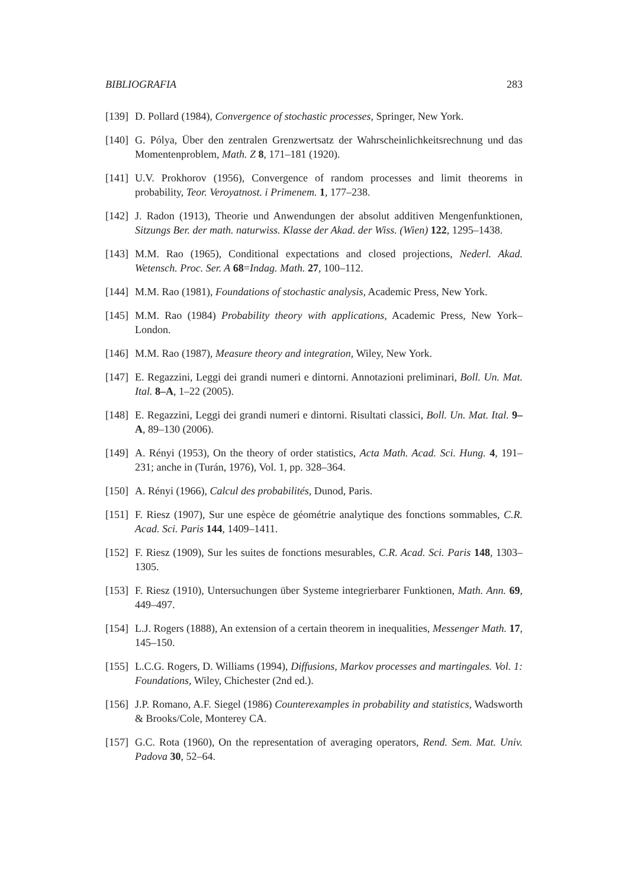BIBLIOGRAFIA 283
[139] D. Pollard (1984), Convergence of stochastic processes, Springer, New York.
[140] G. Pólya, Über den zentralen Grenzwertsatz der Wahrscheinlichkeitsrechnung und das Momentenproblem, Math. Z 8, 171–181 (1920).
[141] U.V. Prokhorov (1956), Convergence of random processes and limit theorems in probability, Teor. Veroyatnost. i Primenem. 1, 177–238.
[142] J. Radon (1913), Theorie und Anwendungen der absolut additiven Mengenfunktionen, Sitzungs Ber. der math. naturwiss. Klasse der Akad. der Wiss. (Wien) 122, 1295–1438.
[143] M.M. Rao (1965), Conditional expectations and closed projections, Nederl. Akad. Wetensch. Proc. Ser. A 68=Indag. Math. 27, 100–112.
[144] M.M. Rao (1981), Foundations of stochastic analysis, Academic Press, New York.
[145] M.M. Rao (1984) Probability theory with applications, Academic Press, New York–London.
[146] M.M. Rao (1987), Measure theory and integration, Wiley, New York.
[147] E. Regazzini, Leggi dei grandi numeri e dintorni. Annotazioni preliminari, Boll. Un. Mat. Ital. 8–A, 1–22 (2005).
[148] E. Regazzini, Leggi dei grandi numeri e dintorni. Risultati classici, Boll. Un. Mat. Ital. 9–A, 89–130 (2006).
[149] A. Rényi (1953), On the theory of order statistics, Acta Math. Acad. Sci. Hung. 4, 191–231; anche in (Turán, 1976), Vol. 1, pp. 328–364.
[150] A. Rényi (1966), Calcul des probabilités, Dunod, Paris.
[151] F. Riesz (1907), Sur une espèce de géométrie analytique des fonctions sommables, C.R. Acad. Sci. Paris 144, 1409–1411.
[152] F. Riesz (1909), Sur les suites de fonctions mesurables, C.R. Acad. Sci. Paris 148, 1303–1305.
[153] F. Riesz (1910), Untersuchungen über Systeme integrierbarer Funktionen, Math. Ann. 69, 449–497.
[154] L.J. Rogers (1888), An extension of a certain theorem in inequalities, Messenger Math. 17, 145–150.
[155] L.C.G. Rogers, D. Williams (1994), Diffusions, Markov processes and martingales. Vol. 1: Foundations, Wiley, Chichester (2nd ed.).
[156] J.P. Romano, A.F. Siegel (1986) Counterexamples in probability and statistics, Wadsworth & Brooks/Cole, Monterey CA.
[157] G.C. Rota (1960), On the representation of averaging operators, Rend. Sem. Mat. Univ. Padova 30, 52–64.